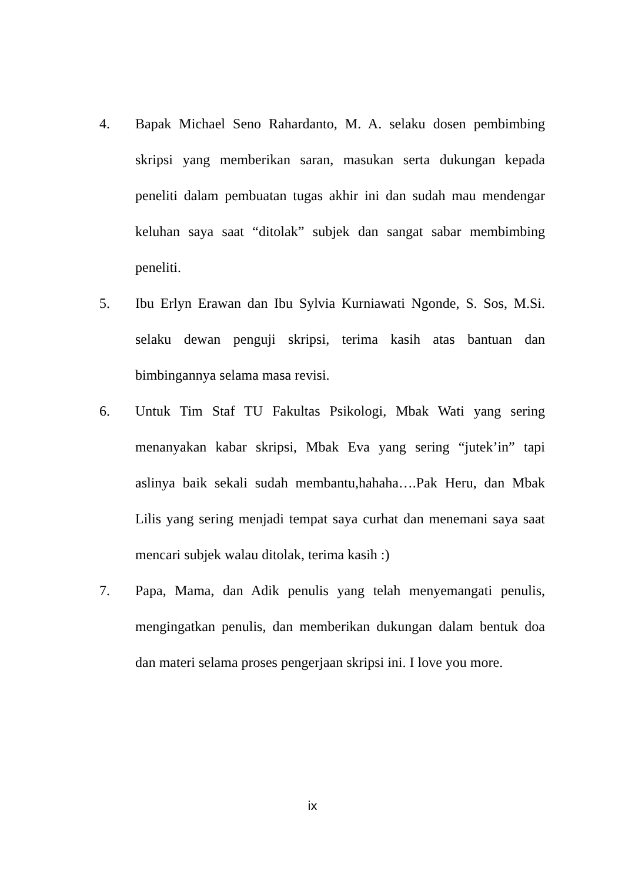4. Bapak Michael Seno Rahardanto, M. A. selaku dosen pembimbing skripsi yang memberikan saran, masukan serta dukungan kepada peneliti dalam pembuatan tugas akhir ini dan sudah mau mendengar keluhan saya saat “ditolak” subjek dan sangat sabar membimbing peneliti.
5. Ibu Erlyn Erawan dan Ibu Sylvia Kurniawati Ngonde, S. Sos, M.Si. selaku dewan penguji skripsi, terima kasih atas bantuan dan bimbingannya selama masa revisi.
6. Untuk Tim Staf TU Fakultas Psikologi, Mbak Wati yang sering menanyakan kabar skripsi, Mbak Eva yang sering “jutek’in” tapi aslinya baik sekali sudah membantu,hahaha….Pak Heru, dan Mbak Lilis yang sering menjadi tempat saya curhat dan menemani saya saat mencari subjek walau ditolak, terima kasih :)
7. Papa, Mama, dan Adik penulis yang telah menyemangati penulis, mengingatkan penulis, dan memberikan dukungan dalam bentuk doa dan materi selama proses pengerjaan skripsi ini. I love you more.
ix